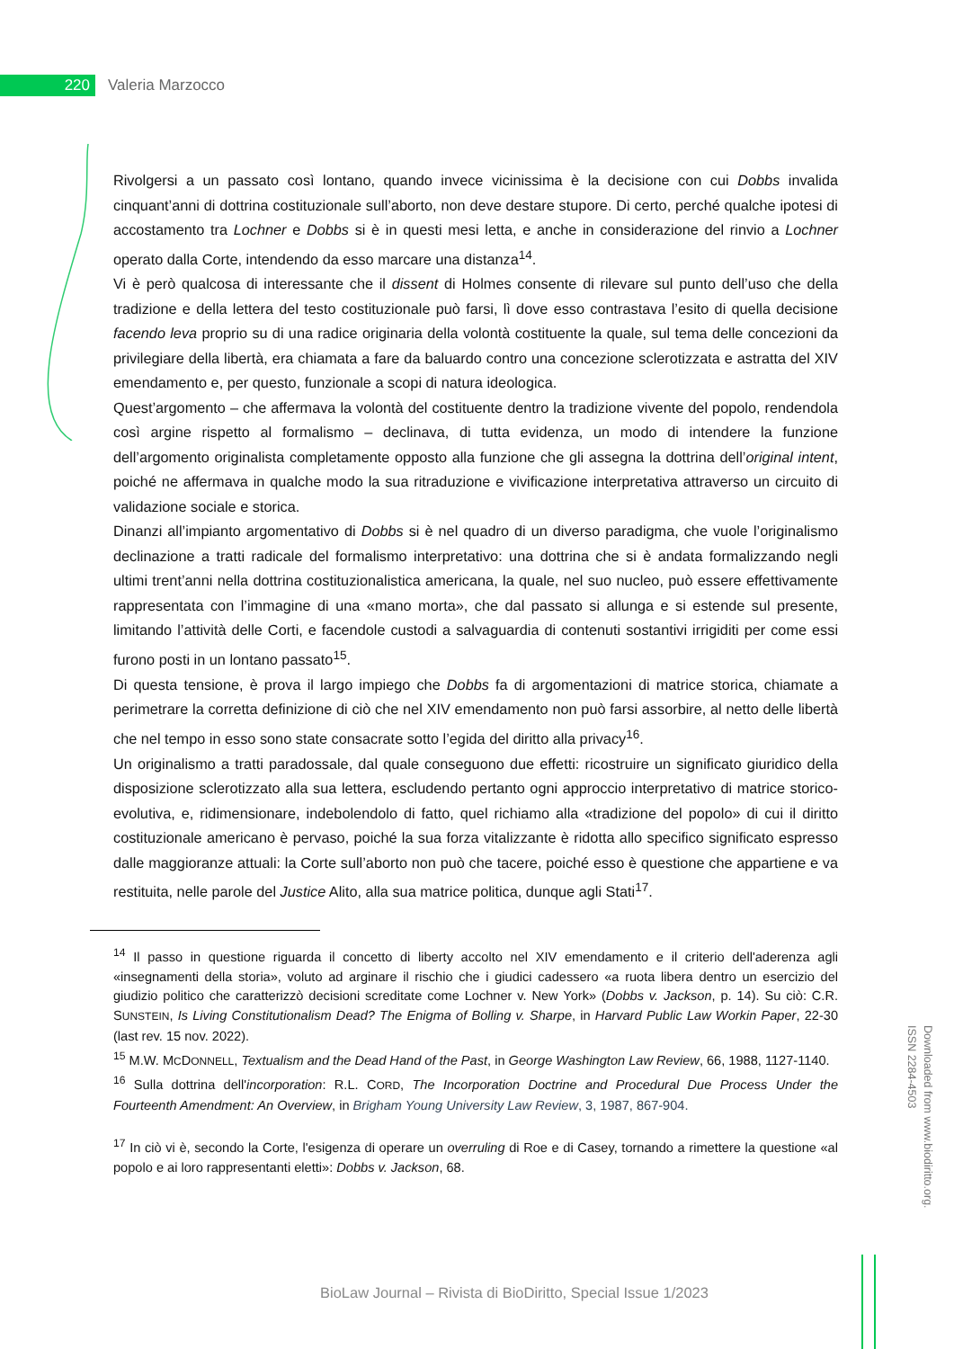220
Valeria Marzocco
Rivolgersi a un passato così lontano, quando invece vicinissima è la decisione con cui Dobbs invalida cinquant’anni di dottrina costituzionale sull’aborto, non deve destare stupore. Di certo, perché qualche ipotesi di accostamento tra Lochner e Dobbs si è in questi mesi letta, e anche in considerazione del rinvio a Lochner operato dalla Corte, intendendo da esso marcare una distanza<sup>14</sup>.
Vi è però qualcosa di interessante che il dissent di Holmes consente di rilevare sul punto dell’uso che della tradizione e della lettera del testo costituzionale può farsi, lì dove esso contrastava l’esito di quella decisione facendo leva proprio su di una radice originaria della volontà costituente la quale, sul tema delle concezioni da privilegiare della libertà, era chiamata a fare da baluardo contro una concezione sclerotizzata e astratta del XIV emendamento e, per questo, funzionale a scopi di natura ideologica.
Quest’argomento – che affermava la volontà del costituente dentro la tradizione vivente del popolo, rendendola così argine rispetto al formalismo – declinava, di tutta evidenza, un modo di intendere la funzione dell’argomento originalista completamente opposto alla funzione che gli assegna la dottrina dell’original intent, poiché ne affermava in qualche modo la sua ritraduzione e vivificazione interpretativa attraverso un circuito di validazione sociale e storica.
Dinanzi all’impianto argomentativo di Dobbs si è nel quadro di un diverso paradigma, che vuole l’originalismo declinazione a tratti radicale del formalismo interpretativo: una dottrina che si è andata formalizzando negli ultimi trent’anni nella dottrina costituzionalistica americana, la quale, nel suo nucleo, può essere effettivamente rappresentata con l’immagine di una «mano morta», che dal passato si allunga e si estende sul presente, limitando l’attività delle Corti, e facendole custodi a salvaguardia di contenuti sostantivi irrigiditi per come essi furono posti in un lontano passato<sup>15</sup>.
Di questa tensione, è prova il largo impiego che Dobbs fa di argomentazioni di matrice storica, chiamate a perimetrare la corretta definizione di ciò che nel XIV emendamento non può farsi assorbire, al netto delle libertà che nel tempo in esso sono state consacrate sotto l’egida del diritto alla privacy<sup>16</sup>.
Un originalismo a tratti paradossale, dal quale conseguono due effetti: ricostruire un significato giuridico della disposizione sclerotizzato alla sua lettera, escludendo pertanto ogni approccio interpretativo di matrice storico-evolutiva, e, ridimensionare, indebolendolo di fatto, quel richiamo alla «tradizione del popolo» di cui il diritto costituzionale americano è pervaso, poiché la sua forza vitalizzante è ridotta allo specifico significato espresso dalle maggioranze attuali: la Corte sull’aborto non può che tacere, poiché esso è questione che appartiene e va restituita, nelle parole del Justice Alito, alla sua matrice politica, dunque agli Stati<sup>17</sup>.
<sup>14</sup> Il passo in questione riguarda il concetto di liberty accolto nel XIV emendamento e il criterio dell'aderenza agli «insegnamenti della storia», voluto ad arginare il rischio che i giudici cadessero «a ruota libera dentro un esercizio del giudizio politico che caratterizzò decisioni screditate come Lochner v. New York» (Dobbs v. Jackson, p. 14). Su ciò: C.R. SUNSTEIN, Is Living Constitutionalism Dead? The Enigma of Bolling v. Sharpe, in Harvard Public Law Workin Paper, 22-30 (last rev. 15 nov. 2022).
<sup>15</sup> M.W. MCDONNELL, Textualism and the Dead Hand of the Past, in George Washington Law Review, 66, 1988, 1127-1140.
<sup>16</sup> Sulla dottrina dell'incorporation: R.L. CORD, The Incorporation Doctrine and Procedural Due Process Under the Fourteenth Amendment: An Overview, in Brigham Young University Law Review, 3, 1987, 867-904.
<sup>17</sup> In ciò vi è, secondo la Corte, l'esigenza di operare un overruling di Roe e di Casey, tornando a rimettere la questione «al popolo e ai loro rappresentanti eletti»: Dobbs v. Jackson, 68.
Downloaded from www.biodiritto.org.
ISSN 2284-4503
BioLaw Journal – Rivista di BioDiritto, Special Issue 1/2023